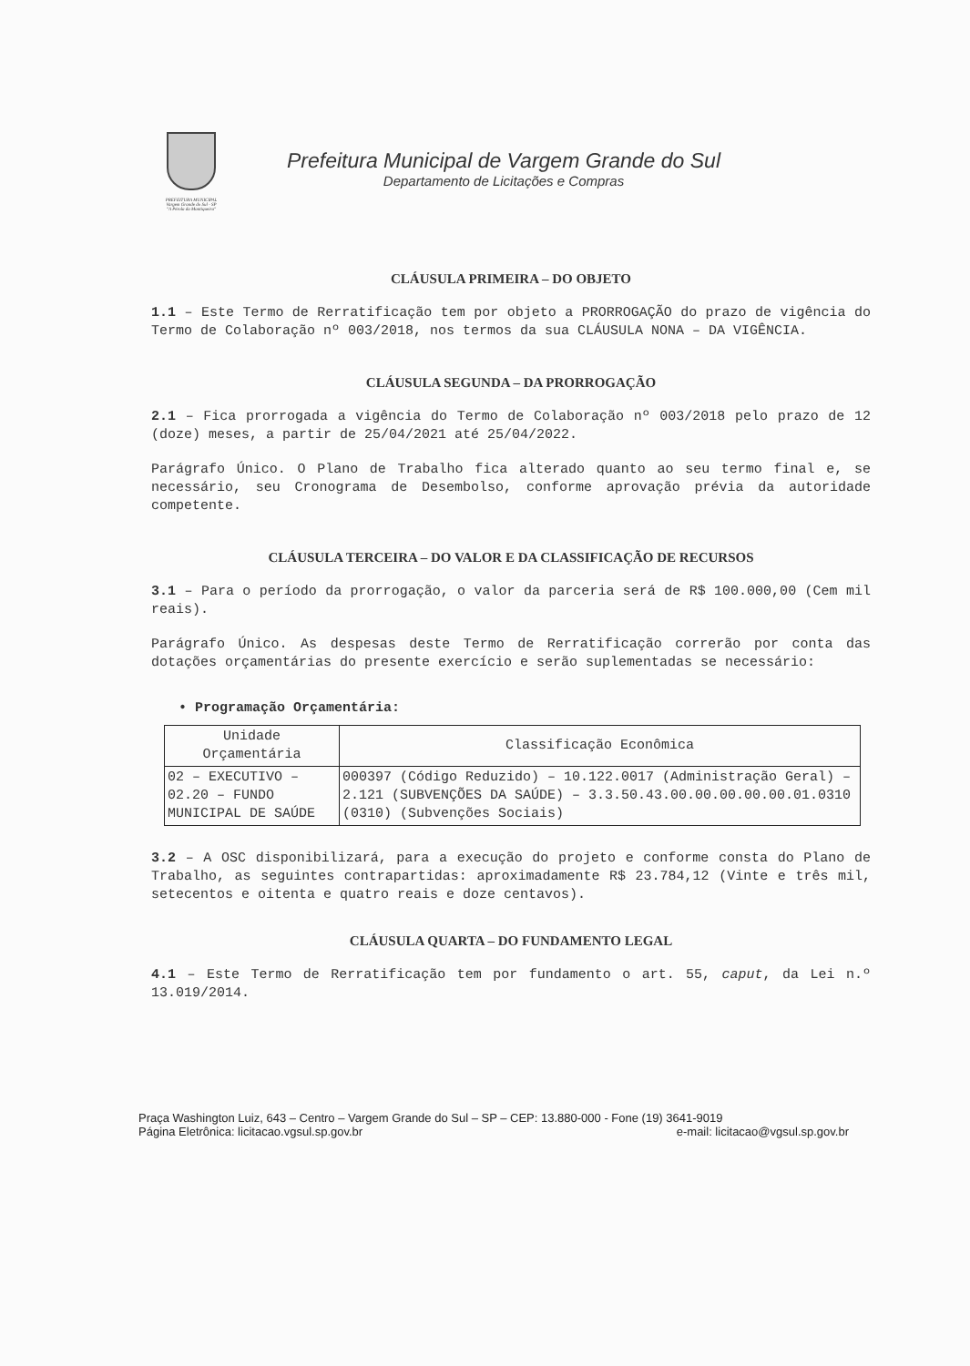PREFEITURA MUNICIPAL
Vargem Grande do Sul - SP
"A Pérola da Mantiqueira"
Prefeitura Municipal de Vargem Grande do Sul
Departamento de Licitações e Compras
CLÁUSULA PRIMEIRA – DO OBJETO
1.1 – Este Termo de Rerratificação tem por objeto a PRORROGAÇÃO do prazo de vigência do Termo de Colaboração nº 003/2018, nos termos da sua CLÁUSULA NONA – DA VIGÊNCIA.
CLÁUSULA SEGUNDA – DA PRORROGAÇÃO
2.1 – Fica prorrogada a vigência do Termo de Colaboração nº 003/2018 pelo prazo de 12 (doze) meses, a partir de 25/04/2021 até 25/04/2022.
Parágrafo Único. O Plano de Trabalho fica alterado quanto ao seu termo final e, se necessário, seu Cronograma de Desembolso, conforme aprovação prévia da autoridade competente.
CLÁUSULA TERCEIRA – DO VALOR E DA CLASSIFICAÇÃO DE RECURSOS
3.1 – Para o período da prorrogação, o valor da parceria será de R$ 100.000,00 (Cem mil reais).
Parágrafo Único. As despesas deste Termo de Rerratificação correrão por conta das dotações orçamentárias do presente exercício e serão suplementadas se necessário:
• Programação Orçamentária:
| Unidade Orçamentária | Classificação Econômica |
| --- | --- |
| 02 – EXECUTIVO – 02.20 – FUNDO MUNICIPAL DE SAÚDE | 000397 (Código Reduzido) – 10.122.0017 (Administração Geral) – 2.121 (SUBVENÇÕES DA SAÚDE) – 3.3.50.43.00.00.00.00.00.01.0310 (0310) (Subvenções Sociais) |
3.2 – A OSC disponibilizará, para a execução do projeto e conforme consta do Plano de Trabalho, as seguintes contrapartidas: aproximadamente R$ 23.784,12 (Vinte e três mil, setecentos e oitenta e quatro reais e doze centavos).
CLÁUSULA QUARTA – DO FUNDAMENTO LEGAL
4.1 – Este Termo de Rerratificação tem por fundamento o art. 55, caput, da Lei n.º 13.019/2014.
Praça Washington Luiz, 643 – Centro – Vargem Grande do Sul – SP – CEP: 13.880-000 - Fone (19) 3641-9019
Página Eletrônica: licitacao.vgsul.sp.gov.br e-mail: licitacao@vgsul.sp.gov.br